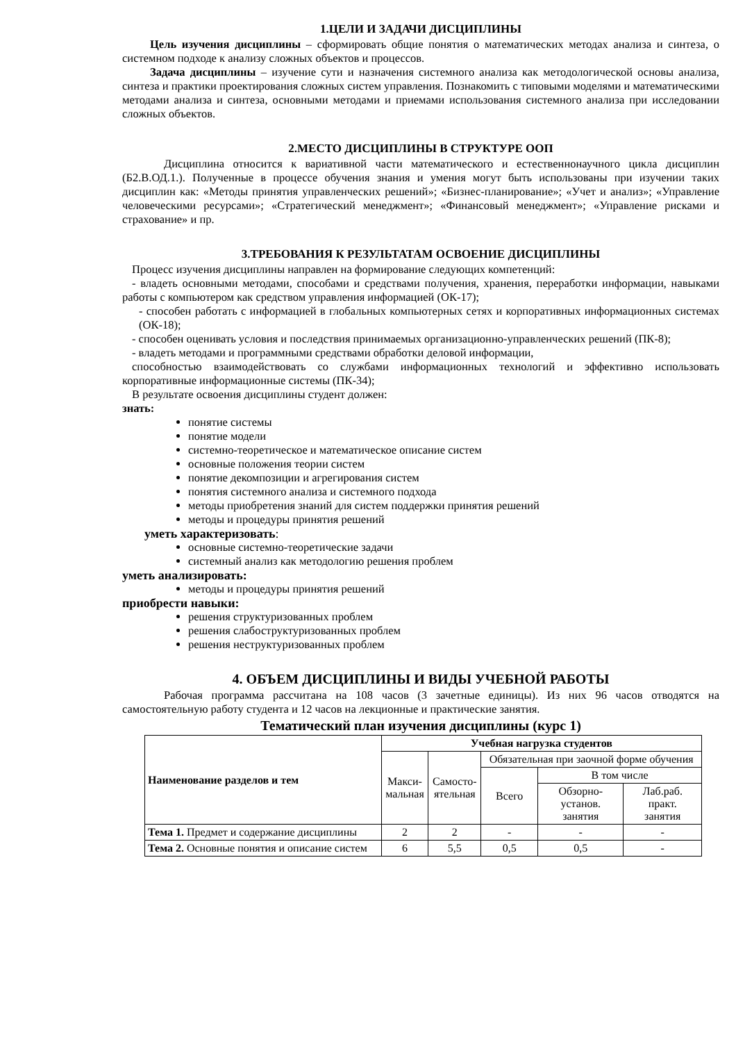1.ЦЕЛИ И ЗАДАЧИ ДИСЦИПЛИНЫ
Цель изучения дисциплины – сформировать общие понятия о математических методах анализа и синтеза, о системном подходе к анализу сложных объектов и процессов.
Задача дисциплины – изучение сути и назначения системного анализа как методологической основы анализа, синтеза и практики проектирования сложных систем управления. Познакомить с типовыми моделями и математическими методами анализа и синтеза, основными методами и приемами использования системного анализа при исследовании сложных объектов.
2.МЕСТО ДИСЦИПЛИНЫ В СТРУКТУРЕ ООП
Дисциплина относится к вариативной части математического и естественнонаучного цикла дисциплин (Б2.В.ОД.1.). Полученные в процессе обучения знания и умения могут быть использованы при изучении таких дисциплин как: «Методы принятия управленческих решений»; «Бизнес-планирование»; «Учет и анализ»; «Управление человеческими ресурсами»; «Стратегический менеджмент»; «Финансовый менеджмент»; «Управление рисками и страхование» и пр.
3.ТРЕБОВАНИЯ К РЕЗУЛЬТАТАМ ОСВОЕНИЕ ДИСЦИПЛИНЫ
Процесс изучения дисциплины направлен на формирование следующих компетенций:
- владеть основными методами, способами и средствами получения, хранения, переработки информации, навыками работы с компьютером как средством управления информацией (ОК-17);
- способен работать с информацией в глобальных компьютерных сетях и корпоративных информационных системах (ОК-18);
- способен оценивать условия и последствия принимаемых организационно-управленческих решений (ПК-8);
- владеть методами и программными средствами обработки деловой информации,
способностью взаимодействовать со службами информационных технологий и эффективно использовать корпоративные информационные системы (ПК-34);
В результате освоения дисциплины студент должен:
знать:
понятие системы
понятие модели
системно-теоретическое и математическое описание систем
основные положения теории систем
понятие декомпозиции и агрегирования систем
понятия системного анализа и системного подхода
методы приобретения знаний для систем поддержки принятия решений
методы и процедуры принятия решений
уметь характеризовать:
основные системно-теоретические задачи
системный анализ как методологию решения проблем
уметь анализировать:
методы и процедуры принятия решений
приобрести навыки:
решения структуризованных проблем
решения слабоструктуризованных проблем
решения неструктуризованных проблем
4. ОБЪЕМ ДИСЦИПЛИНЫ И ВИДЫ УЧЕБНОЙ РАБОТЫ
Рабочая программа рассчитана на 108 часов (3 зачетные единицы). Из них 96 часов отводятся на самостоятельную работу студента и 12 часов на лекционные и практические занятия.
Тематический план изучения дисциплины (курс 1)
| Наименование разделов и тем | Учебная нагрузка студентов | | | | |
| --- | --- | --- | --- | --- | --- |
| | Макси- мальная | Самосто- ятельная | Обязательная при заочной форме обучения | | |
| | | | Всего | В том числе | |
| | | | | Обзорно- установ. занятия | Лаб.раб. практ. занятия |
| Тема 1. Предмет и содержание дисциплины | 2 | 2 | - | - | - |
| Тема 2. Основные понятия и описание систем | 6 | 5,5 | 0,5 | 0,5 | - |